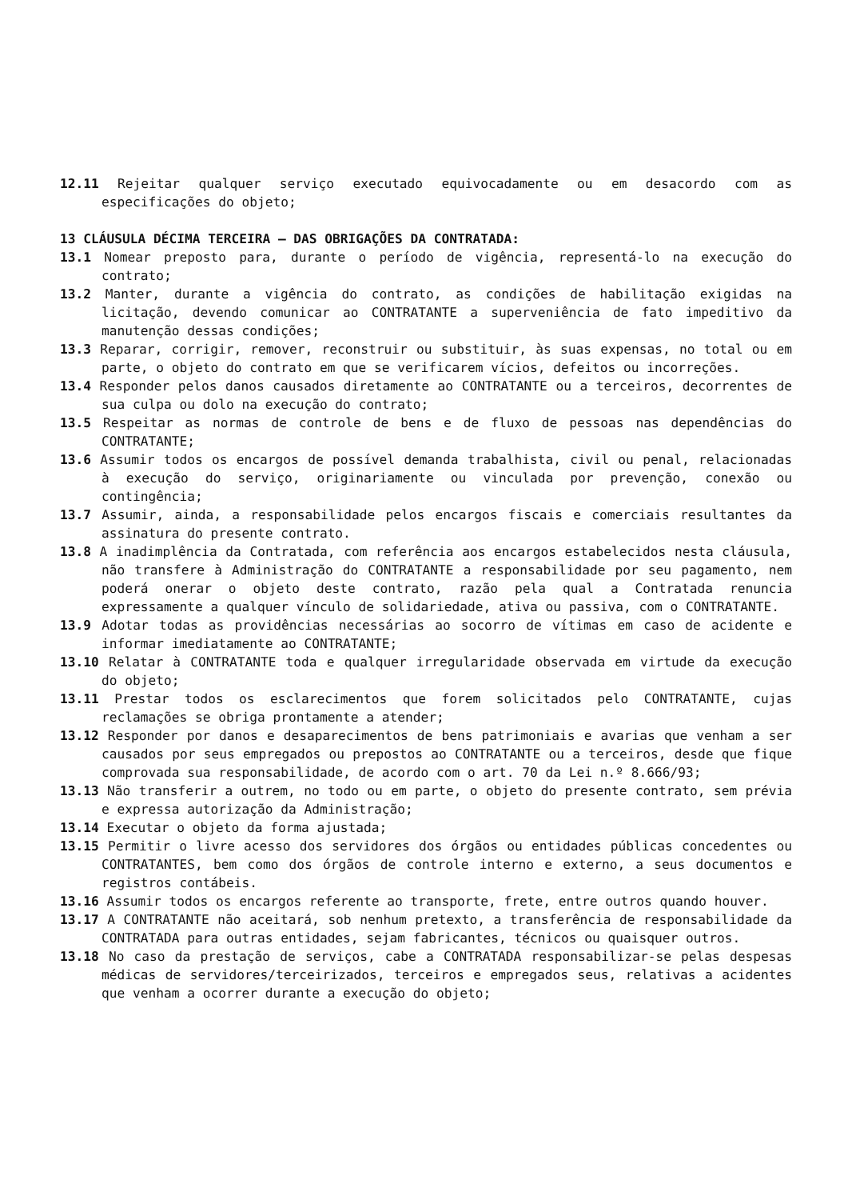12.11 Rejeitar qualquer serviço executado equivocadamente ou em desacordo com as especificações do objeto;
13 CLÁUSULA DÉCIMA TERCEIRA – DAS OBRIGAÇÕES DA CONTRATADA:
13.1 Nomear preposto para, durante o período de vigência, representá-lo na execução do contrato;
13.2 Manter, durante a vigência do contrato, as condições de habilitação exigidas na licitação, devendo comunicar ao CONTRATANTE a superveniência de fato impeditivo da manutenção dessas condições;
13.3 Reparar, corrigir, remover, reconstruir ou substituir, às suas expensas, no total ou em parte, o objeto do contrato em que se verificarem vícios, defeitos ou incorreções.
13.4 Responder pelos danos causados diretamente ao CONTRATANTE ou a terceiros, decorrentes de sua culpa ou dolo na execução do contrato;
13.5 Respeitar as normas de controle de bens e de fluxo de pessoas nas dependências do CONTRATANTE;
13.6 Assumir todos os encargos de possível demanda trabalhista, civil ou penal, relacionadas à execução do serviço, originariamente ou vinculada por prevenção, conexão ou contingência;
13.7 Assumir, ainda, a responsabilidade pelos encargos fiscais e comerciais resultantes da assinatura do presente contrato.
13.8 A inadimplência da Contratada, com referência aos encargos estabelecidos nesta cláusula, não transfere à Administração do CONTRATANTE a responsabilidade por seu pagamento, nem poderá onerar o objeto deste contrato, razão pela qual a Contratada renuncia expressamente a qualquer vínculo de solidariedade, ativa ou passiva, com o CONTRATANTE.
13.9 Adotar todas as providências necessárias ao socorro de vítimas em caso de acidente e informar imediatamente ao CONTRATANTE;
13.10 Relatar à CONTRATANTE toda e qualquer irregularidade observada em virtude da execução do objeto;
13.11 Prestar todos os esclarecimentos que forem solicitados pelo CONTRATANTE, cujas reclamações se obriga prontamente a atender;
13.12 Responder por danos e desaparecimentos de bens patrimoniais e avarias que venham a ser causados por seus empregados ou prepostos ao CONTRATANTE ou a terceiros, desde que fique comprovada sua responsabilidade, de acordo com o art. 70 da Lei n.º 8.666/93;
13.13 Não transferir a outrem, no todo ou em parte, o objeto do presente contrato, sem prévia e expressa autorização da Administração;
13.14 Executar o objeto da forma ajustada;
13.15 Permitir o livre acesso dos servidores dos órgãos ou entidades públicas concedentes ou CONTRATANTES, bem como dos órgãos de controle interno e externo, a seus documentos e registros contábeis.
13.16 Assumir todos os encargos referente ao transporte, frete, entre outros quando houver.
13.17 A CONTRATANTE não aceitará, sob nenhum pretexto, a transferência de responsabilidade da CONTRATADA para outras entidades, sejam fabricantes, técnicos ou quaisquer outros.
13.18 No caso da prestação de serviços, cabe a CONTRATADA responsabilizar-se pelas despesas médicas de servidores/terceirizados, terceiros e empregados seus, relativas a acidentes que venham a ocorrer durante a execução do objeto;